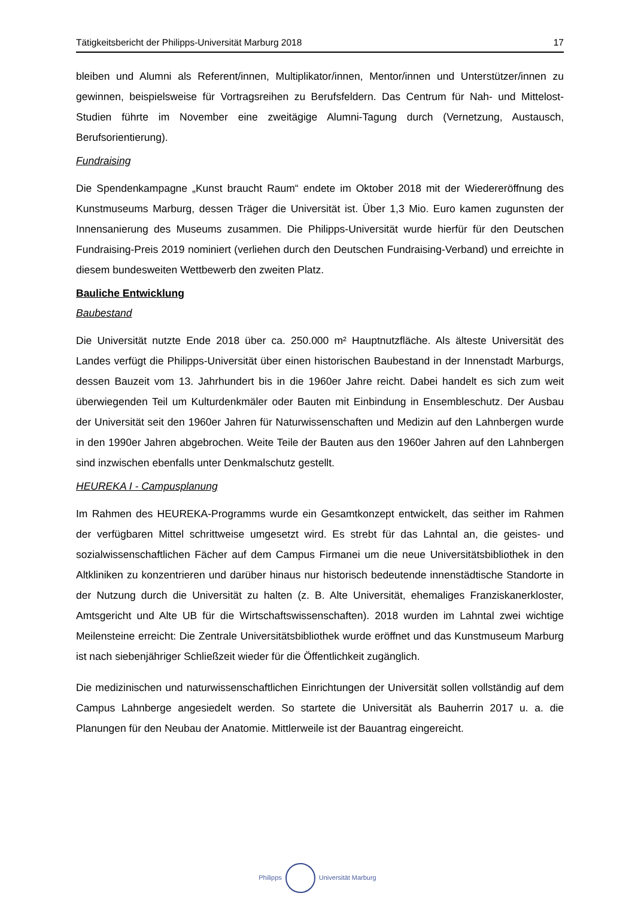Tätigkeitsbericht der Philipps-Universität Marburg 2018 17
bleiben und Alumni als Referent/innen, Multiplikator/innen, Mentor/innen und Unterstützer/innen zu gewinnen, beispielsweise für Vortragsreihen zu Berufsfeldern. Das Centrum für Nah- und Mittelost-Studien führte im November eine zweitägige Alumni-Tagung durch (Vernetzung, Austausch, Berufsorientierung).
Fundraising
Die Spendenkampagne „Kunst braucht Raum“ endete im Oktober 2018 mit der Wiedereröffnung des Kunstmuseums Marburg, dessen Träger die Universität ist. Über 1,3 Mio. Euro kamen zugunsten der Innensanierung des Museums zusammen. Die Philipps-Universität wurde hierfür für den Deutschen Fundraising-Preis 2019 nominiert (verliehen durch den Deutschen Fundraising-Verband) und erreichte in diesem bundesweiten Wettbewerb den zweiten Platz.
Bauliche Entwicklung
Baubestand
Die Universität nutzte Ende 2018 über ca. 250.000 m² Hauptnutzfläche. Als älteste Universität des Landes verfügt die Philipps-Universität über einen historischen Baubestand in der Innenstadt Marburgs, dessen Bauzeit vom 13. Jahrhundert bis in die 1960er Jahre reicht. Dabei handelt es sich zum weit überwiegenden Teil um Kulturdenkmäler oder Bauten mit Einbindung in Ensembleschutz. Der Ausbau der Universität seit den 1960er Jahren für Naturwissenschaften und Medizin auf den Lahnbergen wurde in den 1990er Jahren abgebrochen. Weite Teile der Bauten aus den 1960er Jahren auf den Lahnbergen sind inzwischen ebenfalls unter Denkmalschutz gestellt.
HEUREKA I - Campusplanung
Im Rahmen des HEUREKA-Programms wurde ein Gesamtkonzept entwickelt, das seither im Rahmen der verfügbaren Mittel schrittweise umgesetzt wird. Es strebt für das Lahntal an, die geistes- und sozialwissenschaftlichen Fächer auf dem Campus Firmanei um die neue Universitätsbibliothek in den Altkliniken zu konzentrieren und darüber hinaus nur historisch bedeutende innenstädtische Standorte in der Nutzung durch die Universität zu halten (z. B. Alte Universität, ehemaliges Franziskanerkloster, Amtsgericht und Alte UB für die Wirtschaftswissenschaften). 2018 wurden im Lahntal zwei wichtige Meilensteine erreicht: Die Zentrale Universitätsbibliothek wurde eröffnet und das Kunstmuseum Marburg ist nach siebenjähriger Schließzeit wieder für die Öffentlichkeit zugänglich.
Die medizinischen und naturwissenschaftlichen Einrichtungen der Universität sollen vollständig auf dem Campus Lahnberge angesiedelt werden. So startete die Universität als Bauherrin 2017 u. a. die Planungen für den Neubau der Anatomie. Mittlerweile ist der Bauantrag eingereicht.
Philipps Universität Marburg